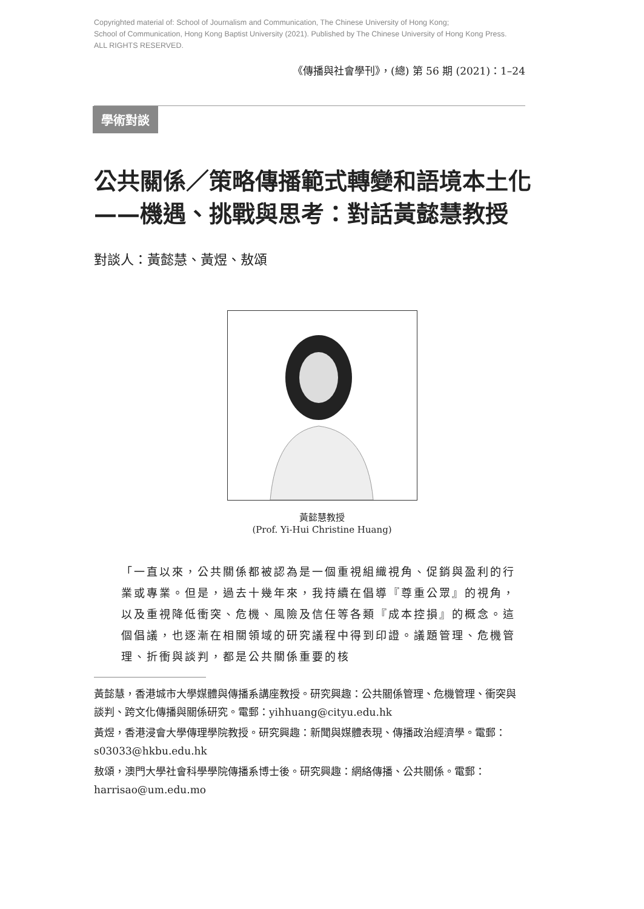Copyrighted material of: School of Journalism and Communication, The Chinese University of Hong Kong;
School of Communication, Hong Kong Baptist University (2021). Published by The Chinese University of Hong Kong Press.
ALL RIGHTS RESERVED.
《傳播與社會學刊》，(總) 第 56 期 (2021)：1–24
學術對談
公共關係／策略傳播範式轉變和語境本土化
——機遇、挑戰與思考：對話黃懿慧教授
對談人：黃懿慧、黃煜、敖頌
黃懿慧教授
(Prof. Yi-Hui Christine Huang)
「一直以來，公共關係都被認為是一個重視組織視角、促銷與盈利的行業或專業。但是，過去十幾年來，我持續在倡導『尊重公眾』的視角，以及重視降低衝突、危機、風險及信任等各類『成本控損』的概念。這個倡議，也逐漸在相關領域的研究議程中得到印證。議題管理、危機管理、折衝與談判，都是公共關係重要的核
黃懿慧，香港城市大學媒體與傳播系講座教授。研究興趣：公共關係管理、危機管理、衝突與談判、跨文化傳播與關係研究。電郵：yihhuang@cityu.edu.hk
黃煜，香港浸會大學傳理學院教授。研究興趣：新聞與媒體表現、傳播政治經濟學。電郵：s03033@hkbu.edu.hk
敖頌，澳門大學社會科學學院傳播系博士後。研究興趣：網絡傳播、公共關係。電郵：harrisao@um.edu.mo